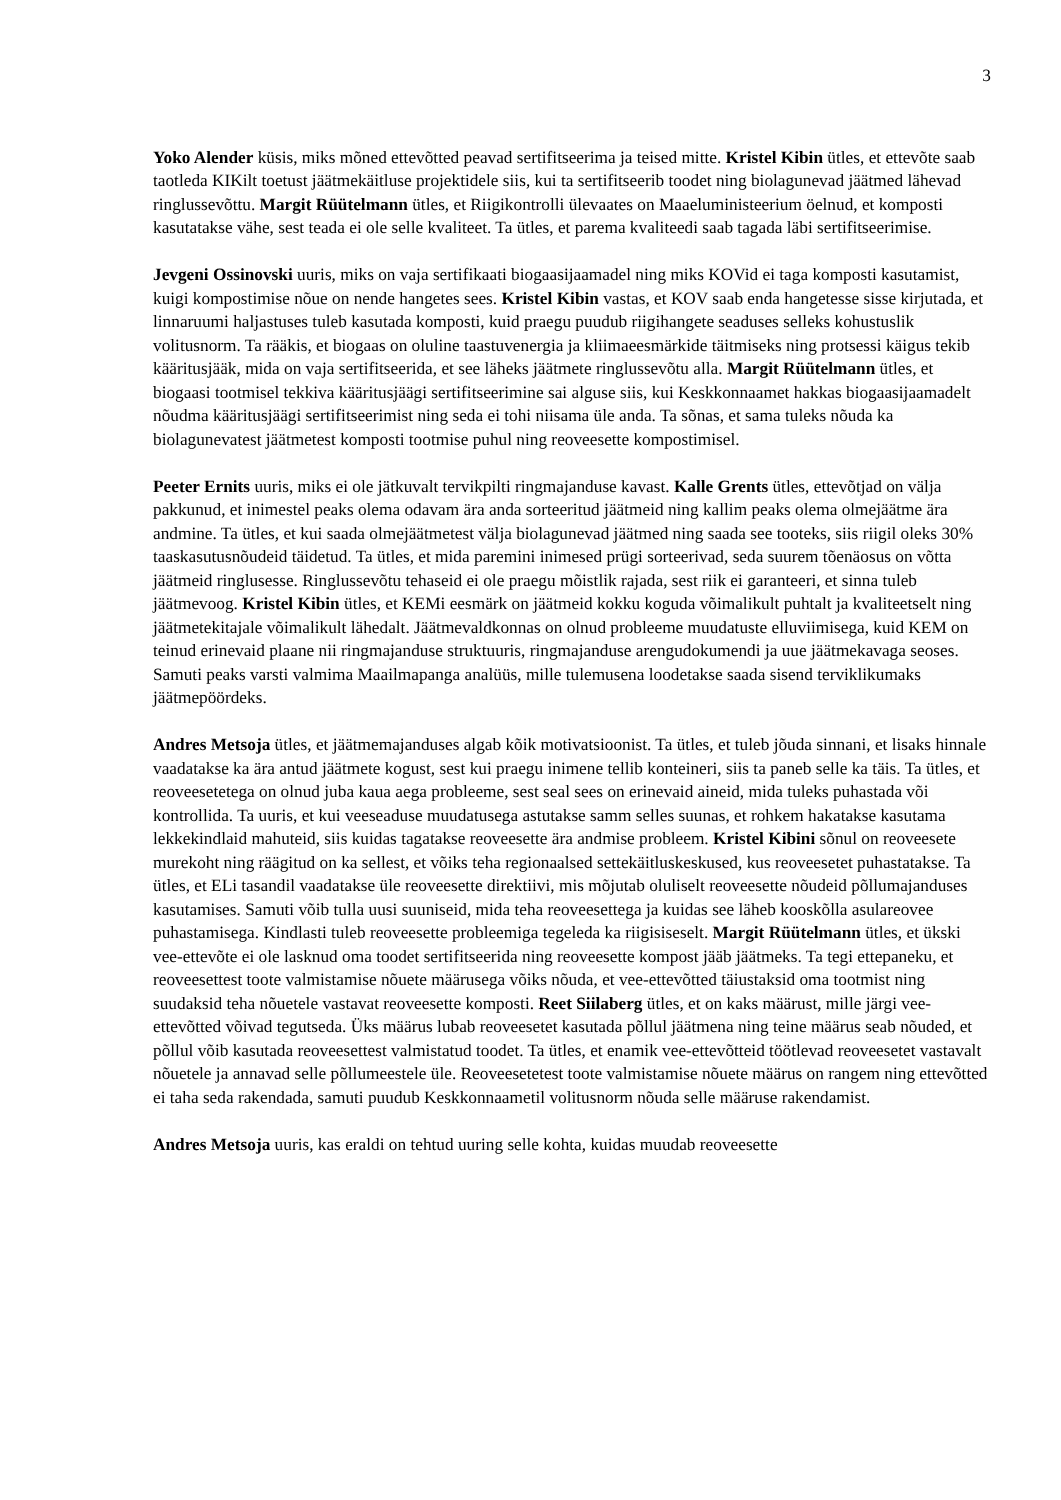3
Yoko Alender küsis, miks mõned ettevõtted peavad sertifitseerima ja teised mitte. Kristel Kibin ütles, et ettevõte saab taotleda KIKilt toetust jäätmekäitluse projektidele siis, kui ta sertifitseerib toodet ning biolagunevad jäätmed lähevad ringlussevõttu. Margit Rüütelmann ütles, et Riigikontrolli ülevaates on Maaeluministeerium öelnud, et komposti kasutatakse vähe, sest teada ei ole selle kvaliteet. Ta ütles, et parema kvaliteedi saab tagada läbi sertifitseerimise.
Jevgeni Ossinovski uuris, miks on vaja sertifikaati biogaasijaamadel ning miks KOVid ei taga komposti kasutamist, kuigi kompostimise nõue on nende hangetes sees. Kristel Kibin vastas, et KOV saab enda hangetesse sisse kirjutada, et linnaruumi haljastuses tuleb kasutada komposti, kuid praegu puudub riigihangete seaduses selleks kohustuslik volitusnorm. Ta rääkis, et biogaas on oluline taastuvenergia ja kliimaeesmärkide täitmiseks ning protsessi käigus tekib kääritusjääk, mida on vaja sertifitseerida, et see läheks jäätmete ringlussevõtu alla. Margit Rüütelmann ütles, et biogaasi tootmisel tekkiva kääritusjäägi sertifitseerimine sai alguse siis, kui Keskkonnaamet hakkas biogaasijaamadelt nõudma kääritusjäägi sertifitseerimist ning seda ei tohi niisama üle anda. Ta sõnas, et sama tuleks nõuda ka biolagunevatest jäätmetest komposti tootmise puhul ning reoveesette kompostimisel.
Peeter Ernits uuris, miks ei ole jätkuvalt tervikpilti ringmajanduse kavast. Kalle Grents ütles, ettevõtjad on välja pakkunud, et inimestel peaks olema odavam ära anda sorteeritud jäätmeid ning kallim peaks olema olmejäätme ära andmine. Ta ütles, et kui saada olmejäätmetest välja biolagunevad jäätmed ning saada see tooteks, siis riigil oleks 30% taaskasutusnõudeid täidetud. Ta ütles, et mida paremini inimesed prügi sorteerivad, seda suurem tõenäosus on võtta jäätmeid ringlusesse. Ringlussevõtu tehaseid ei ole praegu mõistlik rajada, sest riik ei garanteeri, et sinna tuleb jäätmevoog. Kristel Kibin ütles, et KEMi eesmärk on jäätmeid kokku koguda võimalikult puhtalt ja kvaliteetselt ning jäätmetekitajale võimalikult lähedalt. Jäätmevaldkonnas on olnud probleeme muudatuste elluviimisega, kuid KEM on teinud erinevaid plaane nii ringmajanduse struktuuris, ringmajanduse arengudokumendi ja uue jäätmekavaga seoses. Samuti peaks varsti valmima Maailmapanga analüüs, mille tulemusena loodetakse saada sisend terviklikumaks jäätmepöördeks.
Andres Metsoja ütles, et jäätmemajanduses algab kõik motivatsioonist. Ta ütles, et tuleb jõuda sinnani, et lisaks hinnale vaadatakse ka ära antud jäätmete kogust, sest kui praegu inimene tellib konteineri, siis ta paneb selle ka täis. Ta ütles, et reoveesetetega on olnud juba kaua aega probleeme, sest seal sees on erinevaid aineid, mida tuleks puhastada või kontrollida. Ta uuris, et kui veeseaduse muudatusega astutakse samm selles suunas, et rohkem hakatakse kasutama lekkekindlaid mahuteid, siis kuidas tagatakse reoveesette ära andmise probleem. Kristel Kibini sõnul on reoveesete murekoht ning räägitud on ka sellest, et võiks teha regionaalsed settekäitluskeskused, kus reoveesetet puhastatakse. Ta ütles, et ELi tasandil vaadatakse üle reoveesette direktiivi, mis mõjutab oluliselt reoveesette nõudeid põllumajanduses kasutamises. Samuti võib tulla uusi suuniseid, mida teha reoveesettega ja kuidas see läheb kooskõlla asulareovee puhastamisega. Kindlasti tuleb reoveesette probleemiga tegeleda ka riigisiseselt. Margit Rüütelmann ütles, et ükski vee-ettevõte ei ole lasknud oma toodet sertifitseerida ning reoveesette kompost jääb jäätmeks. Ta tegi ettepaneku, et reoveesettest toote valmistamise nõuete määrusega võiks nõuda, et vee-ettevõtted täiustaksid oma tootmist ning suudaksid teha nõuetele vastavat reoveesette komposti. Reet Siilaberg ütles, et on kaks määrust, mille järgi vee-ettevõtted võivad tegutseda. Üks määrus lubab reoveesetet kasutada põllul jäätmena ning teine määrus seab nõuded, et põllul võib kasutada reoveesettest valmistatud toodet. Ta ütles, et enamik vee-ettevõtteid töötlevad reoveesetet vastavalt nõuetele ja annavad selle põllumeestele üle. Reoveesetetest toote valmistamise nõuete määrus on rangem ning ettevõtted ei taha seda rakendada, samuti puudub Keskkonnaametil volitusnorm nõuda selle määruse rakendamist.
Andres Metsoja uuris, kas eraldi on tehtud uuring selle kohta, kuidas muudab reoveesette